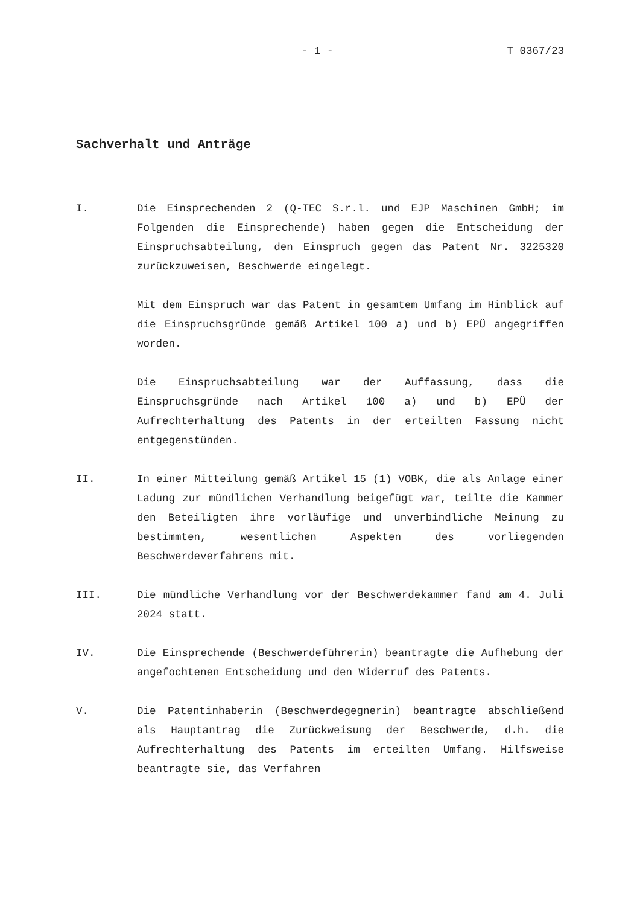- 1 - T 0367/23
Sachverhalt und Anträge
I. Die Einsprechenden 2 (Q-TEC S.r.l. und EJP Maschinen GmbH; im Folgenden die Einsprechende) haben gegen die Entscheidung der Einspruchsabteilung, den Einspruch gegen das Patent Nr. 3225320 zurückzuweisen, Beschwerde eingelegt.
Mit dem Einspruch war das Patent in gesamtem Umfang im Hinblick auf die Einspruchsgründe gemäß Artikel 100 a) und b) EPÜ angegriffen worden.
Die Einspruchsabteilung war der Auffassung, dass die Einspruchsgründe nach Artikel 100 a) und b) EPÜ der Aufrechterhaltung des Patents in der erteilten Fassung nicht entgegenstünden.
II. In einer Mitteilung gemäß Artikel 15 (1) VOBK, die als Anlage einer Ladung zur mündlichen Verhandlung beigefügt war, teilte die Kammer den Beteiligten ihre vorläufige und unverbindliche Meinung zu bestimmten, wesentlichen Aspekten des vorliegenden Beschwerdeverfahrens mit.
III. Die mündliche Verhandlung vor der Beschwerdekammer fand am 4. Juli 2024 statt.
IV. Die Einsprechende (Beschwerdeführerin) beantragte die Aufhebung der angefochtenen Entscheidung und den Widerruf des Patents.
V. Die Patentinhaberin (Beschwerdegegnerin) beantragte abschließend als Hauptantrag die Zurückweisung der Beschwerde, d.h. die Aufrechterhaltung des Patents im erteilten Umfang. Hilfsweise beantragte sie, das Verfahren